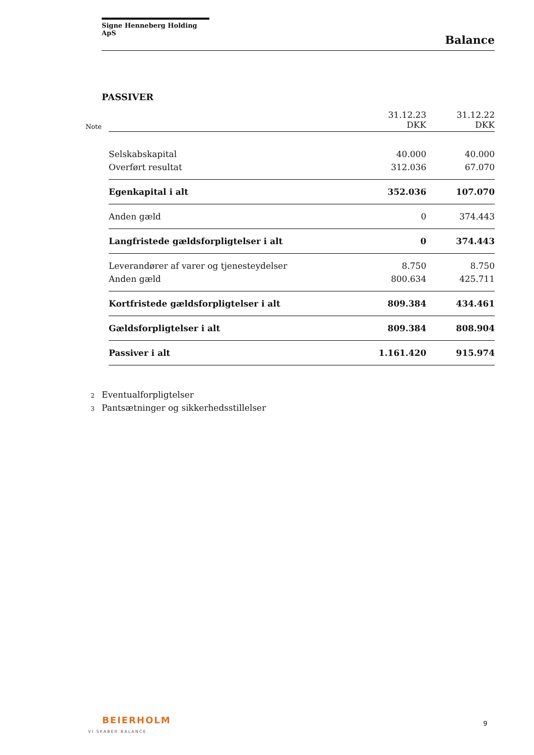Signe Henneberg Holding ApS
Balance
PASSIVER
| Note | | 31.12.23 DKK | 31.12.22 DKK |
| --- | --- | --- | --- |
| | Selskabskapital | 40.000 | 40.000 |
| | Overført resultat | 312.036 | 67.070 |
| | Egenkapital i alt | 352.036 | 107.070 |
| | Anden gæld | 0 | 374.443 |
| | Langfristede gældsforpligtelser i alt | 0 | 374.443 |
| | Leverandører af varer og tjenesteydelser | 8.750 | 8.750 |
| | Anden gæld | 800.634 | 425.711 |
| | Kortfristede gældsforpligtelser i alt | 809.384 | 434.461 |
| | Gældsforpligtelser i alt | 809.384 | 808.904 |
| | Passiver i alt | 1.161.420 | 915.974 |
2 Eventualforpligtelser
3 Pantsætninger og sikkerhedsstillelser
BEIERHOLM
VI SKABER BALANCE
9